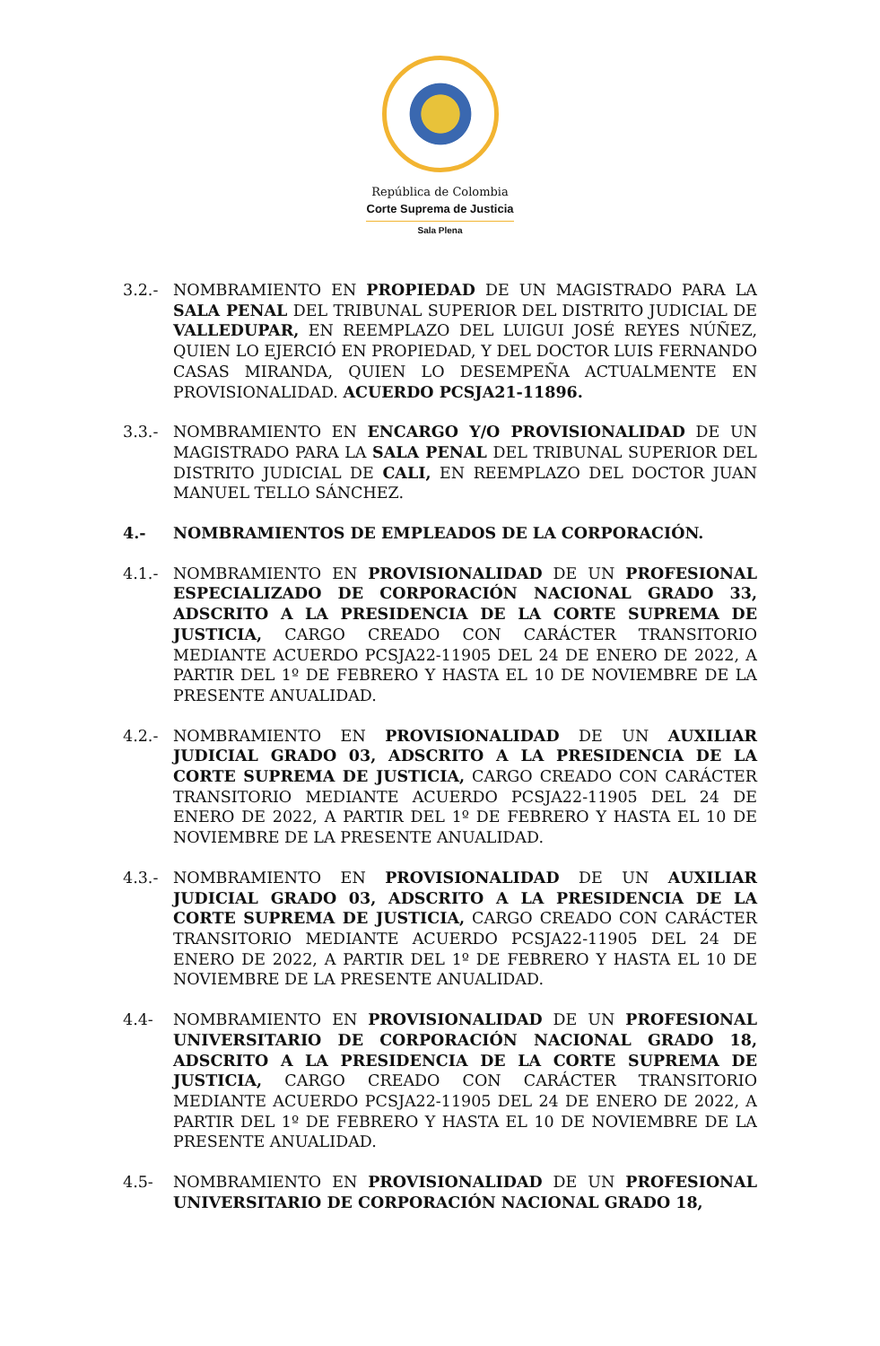República de Colombia
Corte Suprema de Justicia
Sala Plena
3.2.- NOMBRAMIENTO EN PROPIEDAD DE UN MAGISTRADO PARA LA SALA PENAL DEL TRIBUNAL SUPERIOR DEL DISTRITO JUDICIAL DE VALLEDUPAR, EN REEMPLAZO DEL LUIGUI JOSÉ REYES NÚÑEZ, QUIEN LO EJERCIÓ EN PROPIEDAD, Y DEL DOCTOR LUIS FERNANDO CASAS MIRANDA, QUIEN LO DESEMPEÑA ACTUALMENTE EN PROVISIONALIDAD. ACUERDO PCSJA21-11896.
3.3.- NOMBRAMIENTO EN ENCARGO Y/O PROVISIONALIDAD DE UN MAGISTRADO PARA LA SALA PENAL DEL TRIBUNAL SUPERIOR DEL DISTRITO JUDICIAL DE CALI, EN REEMPLAZO DEL DOCTOR JUAN MANUEL TELLO SÁNCHEZ.
4.- NOMBRAMIENTOS DE EMPLEADOS DE LA CORPORACIÓN.
4.1.- NOMBRAMIENTO EN PROVISIONALIDAD DE UN PROFESIONAL ESPECIALIZADO DE CORPORACIÓN NACIONAL GRADO 33, ADSCRITO A LA PRESIDENCIA DE LA CORTE SUPREMA DE JUSTICIA, CARGO CREADO CON CARÁCTER TRANSITORIO MEDIANTE ACUERDO PCSJA22-11905 DEL 24 DE ENERO DE 2022, A PARTIR DEL 1º DE FEBRERO Y HASTA EL 10 DE NOVIEMBRE DE LA PRESENTE ANUALIDAD.
4.2.- NOMBRAMIENTO EN PROVISIONALIDAD DE UN AUXILIAR JUDICIAL GRADO 03, ADSCRITO A LA PRESIDENCIA DE LA CORTE SUPREMA DE JUSTICIA, CARGO CREADO CON CARÁCTER TRANSITORIO MEDIANTE ACUERDO PCSJA22-11905 DEL 24 DE ENERO DE 2022, A PARTIR DEL 1º DE FEBRERO Y HASTA EL 10 DE NOVIEMBRE DE LA PRESENTE ANUALIDAD.
4.3.- NOMBRAMIENTO EN PROVISIONALIDAD DE UN AUXILIAR JUDICIAL GRADO 03, ADSCRITO A LA PRESIDENCIA DE LA CORTE SUPREMA DE JUSTICIA, CARGO CREADO CON CARÁCTER TRANSITORIO MEDIANTE ACUERDO PCSJA22-11905 DEL 24 DE ENERO DE 2022, A PARTIR DEL 1º DE FEBRERO Y HASTA EL 10 DE NOVIEMBRE DE LA PRESENTE ANUALIDAD.
4.4- NOMBRAMIENTO EN PROVISIONALIDAD DE UN PROFESIONAL UNIVERSITARIO DE CORPORACIÓN NACIONAL GRADO 18, ADSCRITO A LA PRESIDENCIA DE LA CORTE SUPREMA DE JUSTICIA, CARGO CREADO CON CARÁCTER TRANSITORIO MEDIANTE ACUERDO PCSJA22-11905 DEL 24 DE ENERO DE 2022, A PARTIR DEL 1º DE FEBRERO Y HASTA EL 10 DE NOVIEMBRE DE LA PRESENTE ANUALIDAD.
4.5- NOMBRAMIENTO EN PROVISIONALIDAD DE UN PROFESIONAL UNIVERSITARIO DE CORPORACIÓN NACIONAL GRADO 18,